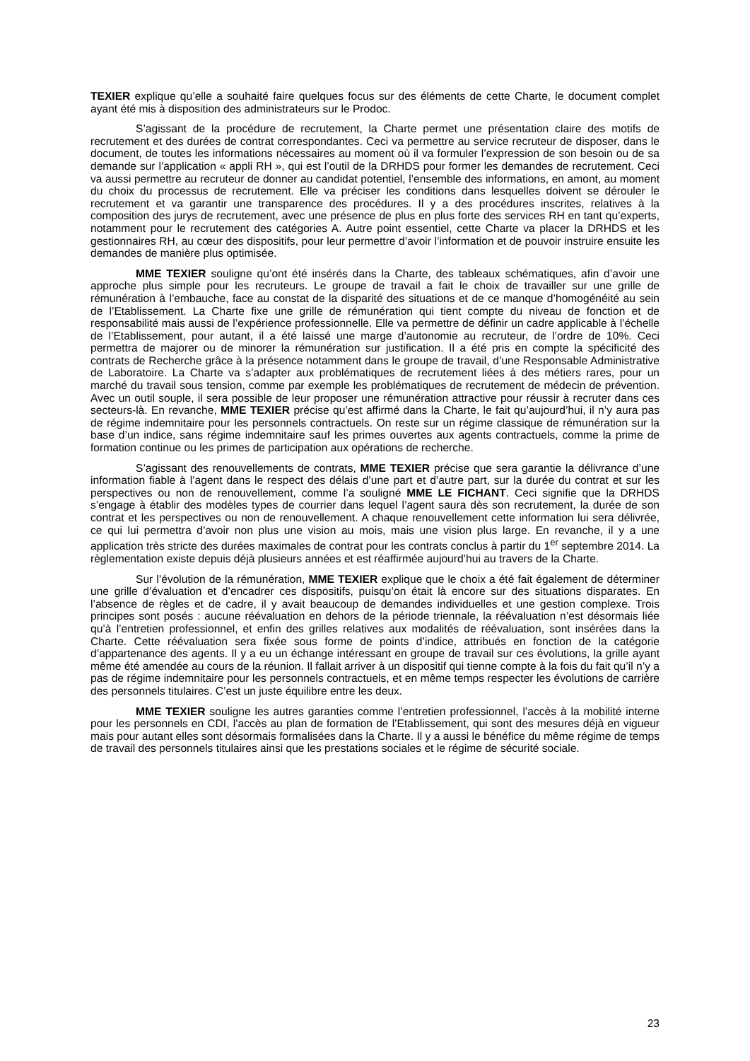TEXIER explique qu’elle a souhaité faire quelques focus sur des éléments de cette Charte, le document complet ayant été mis à disposition des administrateurs sur le Prodoc.
S’agissant de la procédure de recrutement, la Charte permet une présentation claire des motifs de recrutement et des durées de contrat correspondantes. Ceci va permettre au service recruteur de disposer, dans le document, de toutes les informations nécessaires au moment où il va formuler l’expression de son besoin ou de sa demande sur l’application « appli RH », qui est l’outil de la DRHDS pour former les demandes de recrutement. Ceci va aussi permettre au recruteur de donner au candidat potentiel, l’ensemble des informations, en amont, au moment du choix du processus de recrutement. Elle va préciser les conditions dans lesquelles doivent se dérouler le recrutement et va garantir une transparence des procédures. Il y a des procédures inscrites, relatives à la composition des jurys de recrutement, avec une présence de plus en plus forte des services RH en tant qu’experts, notamment pour le recrutement des catégories A. Autre point essentiel, cette Charte va placer la DRHDS et les gestionnaires RH, au cœur des dispositifs, pour leur permettre d’avoir l’information et de pouvoir instruire ensuite les demandes de manière plus optimisée.
MME TEXIER souligne qu’ont été insérés dans la Charte, des tableaux schématiques, afin d’avoir une approche plus simple pour les recruteurs. Le groupe de travail a fait le choix de travailler sur une grille de rémunération à l’embauche, face au constat de la disparité des situations et de ce manque d’homogénéité au sein de l’Etablissement. La Charte fixe une grille de rémunération qui tient compte du niveau de fonction et de responsabilité mais aussi de l’expérience professionnelle. Elle va permettre de définir un cadre applicable à l’échelle de l’Etablissement, pour autant, il a été laissé une marge d’autonomie au recruteur, de l’ordre de 10%. Ceci permettra de majorer ou de minorer la rémunération sur justification. Il a été pris en compte la spécificité des contrats de Recherche grâce à la présence notamment dans le groupe de travail, d’une Responsable Administrative de Laboratoire. La Charte va s’adapter aux problématiques de recrutement liées à des métiers rares, pour un marché du travail sous tension, comme par exemple les problématiques de recrutement de médecin de prévention. Avec un outil souple, il sera possible de leur proposer une rémunération attractive pour réussir à recruter dans ces secteurs-là. En revanche, MME TEXIER précise qu’est affirmé dans la Charte, le fait qu’aujourd’hui, il n’y aura pas de régime indemnitaire pour les personnels contractuels. On reste sur un régime classique de rémunération sur la base d’un indice, sans régime indemnitaire sauf les primes ouvertes aux agents contractuels, comme la prime de formation continue ou les primes de participation aux opérations de recherche.
S’agissant des renouvellements de contrats, MME TEXIER précise que sera garantie la délivrance d’une information fiable à l’agent dans le respect des délais d’une part et d’autre part, sur la durée du contrat et sur les perspectives ou non de renouvellement, comme l’a souligné MME LE FICHANT. Ceci signifie que la DRHDS s’engage à établir des modèles types de courrier dans lequel l’agent saura dès son recrutement, la durée de son contrat et les perspectives ou non de renouvellement. A chaque renouvellement cette information lui sera délivrée, ce qui lui permettra d’avoir non plus une vision au mois, mais une vision plus large. En revanche, il y a une application très stricte des durées maximales de contrat pour les contrats conclus à partir du 1<sup>er</sup> septembre 2014. La règlementation existe depuis déjà plusieurs années et est réaffirmée aujourd’hui au travers de la Charte.
Sur l’évolution de la rémunération, MME TEXIER explique que le choix a été fait également de déterminer une grille d’évaluation et d’encadrer ces dispositifs, puisqu’on était là encore sur des situations disparates. En l’absence de règles et de cadre, il y avait beaucoup de demandes individuelles et une gestion complexe. Trois principes sont posés : aucune réévaluation en dehors de la période triennale, la réévaluation n’est désormais liée qu’à l’entretien professionnel, et enfin des grilles relatives aux modalités de réévaluation, sont insérées dans la Charte. Cette réévaluation sera fixée sous forme de points d’indice, attribués en fonction de la catégorie d’appartenance des agents. Il y a eu un échange intéressant en groupe de travail sur ces évolutions, la grille ayant même été amendée au cours de la réunion. Il fallait arriver à un dispositif qui tienne compte à la fois du fait qu’il n’y a pas de régime indemnitaire pour les personnels contractuels, et en même temps respecter les évolutions de carrière des personnels titulaires. C’est un juste équilibre entre les deux.
MME TEXIER souligne les autres garanties comme l’entretien professionnel, l’accès à la mobilité interne pour les personnels en CDI, l’accès au plan de formation de l’Etablissement, qui sont des mesures déjà en vigueur mais pour autant elles sont désormais formalisées dans la Charte. Il y a aussi le bénéfice du même régime de temps de travail des personnels titulaires ainsi que les prestations sociales et le régime de sécurité sociale.
23